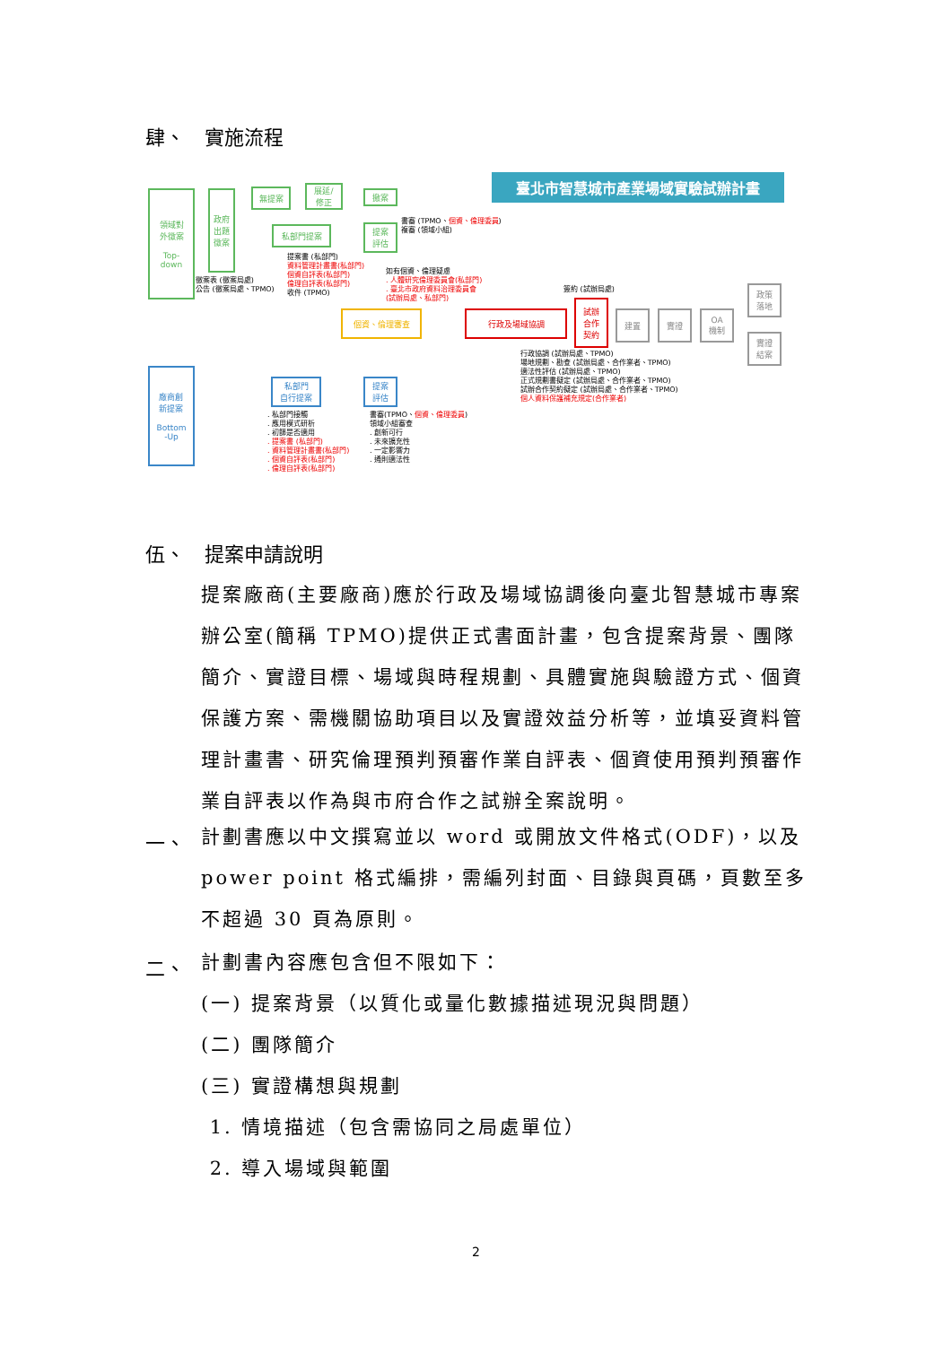肆、　實施流程
臺北市智慧城市產業場域實驗試辦計畫
領域對
外徵案
Top-
down
政府出題徵案
無提案
展延/
修正
撤案
私部門提案
提案
評估
書審 (TPMO、個資、倫理委員)
複審 (領域小組)
提案書 (私部門)
資料管理計畫書(私部門)
個資自評表(私部門)
倫理自評表(私部門)
收件 (TPMO)
徵案表 (徵案局處)
公告 (徵案局處、TPMO)
如有個資、倫理疑慮
. 人體研究倫理委員會(私部門)
. 臺北市政府資料治理委員會
(試辦局處、私部門)
個資、倫理審查 行政及場域協調
簽約 (試辦局處)
試辦
合作
契約
建置 實證
OA
機制
政策
落地
實證
結案
行政協調 (試辦局處、TPMO)
場地規劃、勘查 (試辦局處、合作業者、TPMO)
適法性評估 (試辦局處、TPMO)
正式規劃書擬定 (試辦局處、合作業者、TPMO)
試辦合作契約擬定 (試辦局處、合作業者、TPMO)
個人資料保護補充規定(合作業者)
廠商創
新提案
Bottom
-Up
私部門
自行提案
提案
評估
. 私部門接觸
. 應用模式研析
. 初篩是否適用
. 提案書 (私部門)
. 資料管理計畫書(私部門)
. 個資自評表(私部門)
. 倫理自評表(私部門)
書審(TPMO、個資、倫理委員)
領域小組審查
. 創新可行
. 未來擴充性
. 一定影響力
. 通則適法性
伍、　提案申請說明
提案廠商(主要廠商)應於行政及場域協調後向臺北智慧城市專案辦公室(簡稱 TPMO)提供正式書面計畫，包含提案背景、團隊簡介、實證目標、場域與時程規劃、具體實施與驗證方式、個資保護方案、需機關協助項目以及實證效益分析等，並填妥資料管理計畫書、研究倫理預判預審作業自評表、個資使用預判預審作業自評表以作為與市府合作之試辦全案說明。
一、
計劃書應以中文撰寫並以 word 或開放文件格式(ODF)，以及 power point 格式編排，需編列封面、目錄與頁碼，頁數至多不超過 30 頁為原則。
二、
計劃書內容應包含但不限如下：
(一) 提案背景（以質化或量化數據描述現況與問題）
(二) 團隊簡介
(三) 實證構想與規劃
1. 情境描述（包含需協同之局處單位）
2. 導入場域與範圍
2